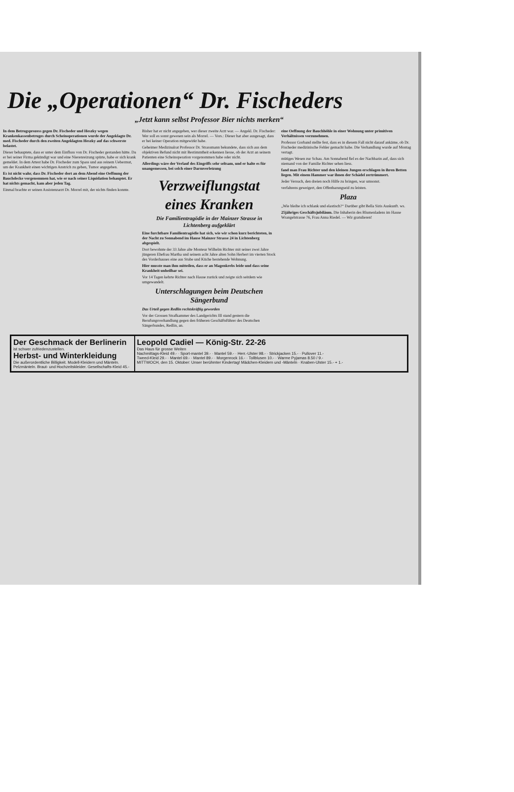Die „Operationen“ Dr. Fischeders
„Jetzt kann selbst Professor Bier nichts merken“
In dem Betrugsprozess gegen Dr. Fischeder und Heszky wegen Krankenkassenbetruges durch Scheinoperationen wurde der Angeklagte Dr. med. Fischeder durch den zweiten Angeklagten Heszky auf das schwerste belastet.
Dieser behauptete, dass er unter dem Einfluss von Dr. Fischeder gestanden hätte. Da er bei seiner Firma gekündigt war und eine Nierenreizung spürte, habe er sich krank gemeldet. In dem Attest habe Dr. Fischeder zum Spass und aus reinem Uebermut, um der Krankheit einen wichtigen Anstrich zu geben, Tumor angegeben.
Es ist nicht wahr, dass Dr. Fischeder dort an dem Abend eine Oeffnung der Bauchdecke vorgenommen hat, wie er nach seiner Liquidation behauptet. Er hat nichts gemacht, kam aber jeden Tag.
Einmal brachte er seinen Assistenzarzt Dr. Morrel mit, der nichts finden konnte.
Bisher hat er nicht angegeben, wer dieser zweite Arzt war. — Angekl. Dr. Fischeder: Wer soll es sonst gewesen sein als Morrel. — Vors.: Dieser hat aber ausgesagt, dass er bei keiner Operation mitgewirkt habe.
Geheimer Medizinalrat Professor Dr. Strassmann bekundete, dass sich aus dem objektiven Befund nicht mit Bestimmtheit erkennen liesse, ob der Arzt an seinem Patienten eine Scheinoperation vorgenommen habe oder nicht.
Allerdings wäre der Verlauf des Eingriffs sehr seltsam, und er halte es für unangemessen, bei solch einer Darmverletzung
Verzweiflungstat eines Kranken
Die Familientragödie in der Mainzer Strasse in Lichtenberg aufgeklärt
Eine furchtbare Familientragödie hat sich, wie wir schon kurz berichteten, in der Nacht zu Sonnabend im Hause Mainzer Strasse 24 in Lichtenberg abgespielt.
Dort bewohnte der 33 Jahre alte Monteur Wilhelm Richter mit seiner zwei Jahre jüngeren Ehefrau Martha und seinem acht Jahre alten Sohn Herbert im vierten Stock des Vorderhauses eine aus Stube und Küche bestehende Wohnung.
Hier musste man ihm mitteilen, dass er an Magenkrebs leide und dass seine Krankheit unheilbar sei.
Vor 14 Tagen kehrte Richter nach Hause zurück und zeigte sich seitdem wie umgewandelt.
Unterschlagungen beim Deutschen Sängerbund
Das Urteil gegen Redlin rechtskräftig geworden
Vor der Grossen Strafkammer des Landgerichts III stand gestern die Berufungsverhandlung gegen den früheren Geschäftsführer des Deutschen Sängerbundes, Redlin, an.
eine Oeffnung der Bauchhöhle in einer Wohnung unter primitiven Verhältnissen vorzunehmen.
Professor Gorband stellte fest, dass es in diesem Fall nicht darauf ankäme, ob Dr. Fischeder medizinische Fehler gemacht habe. Die Verhandlung wurde auf Montag vertagt.
mütiges Wesen zur Schau. Am Sonnabend fiel es der Nachbarin auf, dass sich niemand von der Familie Richter sehen liess.
fand man Frau Richter und den kleinen Jungen erschlagen in ihren Betten liegen. Mit einem Hammer war ihnen der Schädel zertrümmert.
Jeder Versuch, den dreien noch Hilfe zu bringen, war umsonst.
verfahrens geweigert, den Offenbarungseid zu leisten.
Plaza
„Wie bleibe ich schlank und elastisch?“ Darüber gibt Bella Siris Auskunft. ws.
25jähriges Geschäftsjubiläum. Die Inhaberin des Blumenladens im Hause Wrangelstrasse 76, Frau Anna Riedel. — Wir gratulieren!
Der Geschmack der Berlinerin
ist schwer zufriedenzustellen.
Herbst- und Winterkleidung
Die außerordentliche Billigkeit. Modell-Kleidern und Mänteln. Pelzmänteln. Braut- und Hochzeitskleider. Gesellschafts-Kleid 45.-
Leopold Cadiel — König-Str. 22-26
Das Haus für grosse Weiten
Nachmittags-Kleid 49.- · Sport-mantel 39.- · Mantel 59.- · Herr.-Ulster 98.- · Strickjacken 15.- · Pullover 11.-
Tweed-Kleid 29.- · Mantel 69.- · Mantel 89.- · Morgenrock 16.- · Tollblusen 10.- · Warme Pyjamas 8.50 / 9.-
MITTWOCH, den 15. Oktober: Unser berühmter Kindertag! Mädchen-Kleidern und -Mänteln · Knaben-Ulster 15.- + 1.-